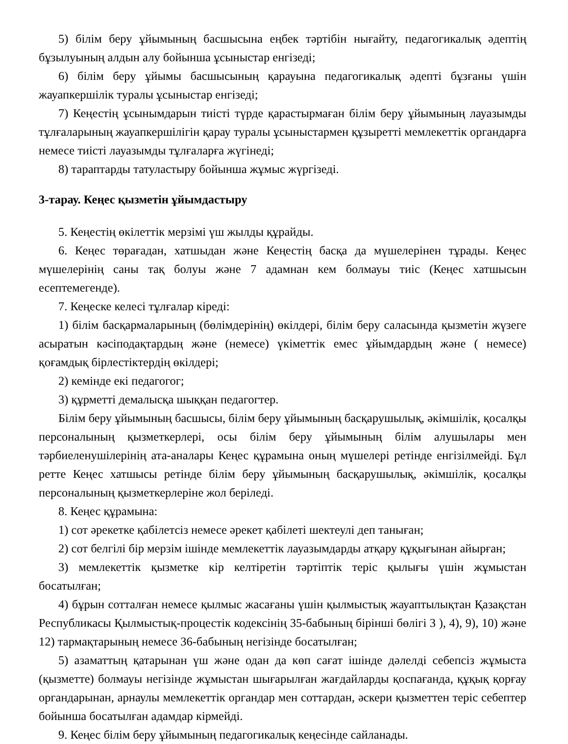5) білім беру ұйымының басшысына еңбек тәртібін нығайту, педагогикалық әдептің бұзылуының алдын алу бойынша ұсыныстар енгізеді;
6) білім беру ұйымы басшысының қарауына педагогикалық әдепті бұзғаны үшін жауапкершілік туралы ұсыныстар енгізеді;
7) Кеңестің ұсынымдарын тиісті түрде қарастырмаған білім беру ұйымының лауазымды тұлғаларының жауапкершілігін қарау туралы ұсыныстармен құзыретті мемлекеттік органдарға немесе тиісті лауазымды тұлғаларға жүгінеді;
8) тараптарды татуластыру бойынша жұмыс жүргізеді.
3-тарау. Кеңес қызметін ұйымдастыру
5. Кеңестің өкілеттік мерзімі үш жылды құрайды.
6. Кеңес төрағадан, хатшыдан және Кеңестің басқа да мүшелерінен тұрады. Кеңес мүшелерінің саны тақ болуы және 7 адамнан кем болмауы тиіс (Кеңес хатшысын есептемегенде).
7. Кеңеске келесі тұлғалар кіреді:
1) білім басқармаларының (бөлімдерінің) өкілдері, білім беру саласында қызметін жүзеге асыратын кәсіподақтардың және (немесе) үкіметтік емес ұйымдардың және ( немесе) қоғамдық бірлестіктердің өкілдері;
2) кемінде екі педагогог;
3) құрметті демалысқа шыққан педагогтер.
Білім беру ұйымының басшысы, білім беру ұйымының басқарушылық, әкімшілік, қосалқы персоналының қызметкерлері, осы білім беру ұйымының білім алушылары мен тәрбиеленушілерінің ата-аналары Кеңес құрамына оның мүшелері ретінде енгізілмейді. Бұл ретте Кеңес хатшысы ретінде білім беру ұйымының басқарушылық, әкімшілік, қосалқы персоналының қызметкерлеріне жол беріледі.
8. Кеңес құрамына:
1) сот әрекетке қабілетсіз немесе әрекет қабілеті шектеулі деп таныған;
2) сот белгілі бір мерзім ішінде мемлекеттік лауазымдарды атқару құқығынан айырған;
3) мемлекеттік қызметке кір келтіретін тәртіптік теріс қылығы үшін жұмыстан босатылған;
4) бұрын сотталған немесе қылмыс жасағаны үшін қылмыстық жауаптылықтан Қазақстан Республикасы Қылмыстық-процестік кодексінің 35-бабының бірінші бөлігі 3 ), 4), 9), 10) және 12) тармақтарының немесе 36-бабының негізінде босатылған;
5) азаматтың қатарынан үш және одан да көп сағат ішінде дәлелді себепсіз жұмыста (қызметте) болмауы негізінде жұмыстан шығарылған жағдайларды қоспағанда, құқық қорғау органдарынан, арнаулы мемлекеттік органдар мен соттардан, әскери қызметтен теріс себептер бойынша босатылған адамдар кірмейді.
9. Кеңес білім беру ұйымының педагогикалық кеңесінде сайланады.